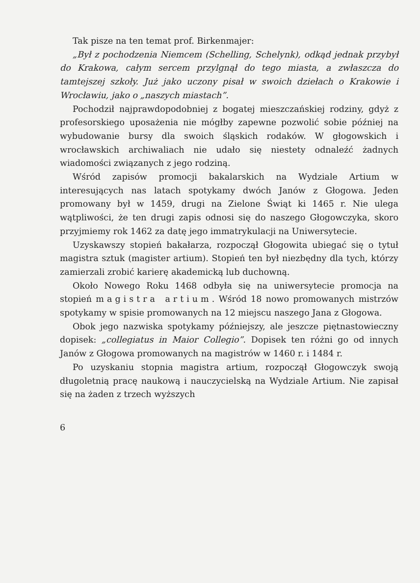Tak pisze na ten temat prof. Birkenmajer:
„Był z pochodzenia Niemcem (Schelling, Schelynk), odkąd jednak przybył do Krakowa, całym sercem przylgnął do tego miasta, a zwłaszcza do tamtejszej szkoły. Już jako uczony pisał w swoich dziełach o Krakowie i Wrocławiu, jako o „naszych miastach”.
Pochodził najprawdopodobniej z bogatej mieszczańskiej rodziny, gdyż z profesorskiego uposażenia nie mógłby zapewne pozwolić sobie później na wybudowanie bursy dla swoich śląskich rodaków. W głogowskich i wrocławskich archiwaliach nie udało się niestety odnaleźć żadnych wiadomości związanych z jego rodziną.
Wśród zapisów promocji bakalarskich na Wydziale Artium w interesujących nas latach spotykamy dwóch Janów z Głogowa. Jeden promowany był w 1459, drugi na Zielone Świąt ki 1465 r. Nie ulega wątpliwości, że ten drugi zapis odnosi się do naszego Głogowczyka, skoro przyjmiemy rok 1462 za datę jego immatrykulacji na Uniwersytecie.
Uzyskawszy stopień bakałarza, rozpoczął Głogowita ubiegać się o tytuł magistra sztuk (magister artium). Stopień ten był niezbędny dla tych, którzy zamierzali zrobić karierę akademicką lub duchowną.
Około Nowego Roku 1468 odbyła się na uniwersytecie promocja na stopień magistra artium. Wśród 18 nowo promowanych mistrzów spotykamy w spisie promowanych na 12 miejscu naszego Jana z Głogowa.
Obok jego nazwiska spotykamy późniejszy, ale jeszcze piętnastowieczny dopisek: „collegiatus in Maior Collegio”. Dopisek ten różni go od innych Janów z Głogowa promowanych na magistrów w 1460 r. i 1484 r.
Po uzyskaniu stopnia magistra artium, rozpoczął Głogowczyk swoją długoletnią pracę naukową i nauczycielską na Wydziale Artium. Nie zapisał się na żaden z trzech wyższych
6